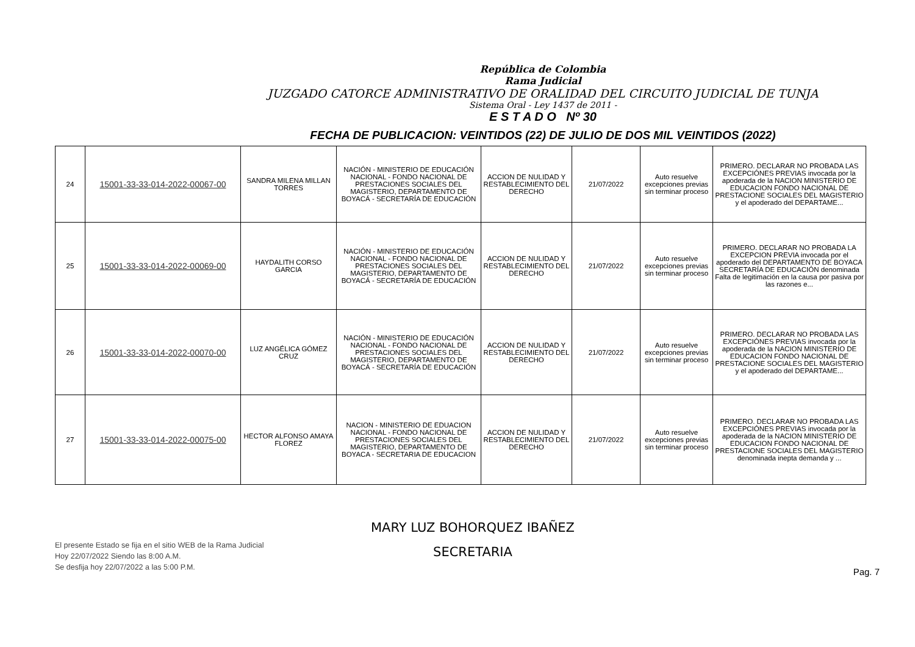República de Colombia
Rama Judicial
JUZGADO CATORCE ADMINISTRATIVO DE ORALIDAD DEL CIRCUITO JUDICIAL DE TUNJA
Sistema Oral - Ley 1437 de 2011 -
E S T A D O Nº 30
FECHA DE PUBLICACION: VEINTIDOS (22) DE JULIO DE DOS MIL VEINTIDOS (2022)
| 24 | 15001-33-33-014-2022-00067-00 | SANDRA MILENA MILLAN TORRES | NACIÓN - MINISTERIO DE EDUCACIÓN NACIONAL - FONDO NACIONAL DE PRESTACIONES SOCIALES DEL MAGISTERIO, DEPARTAMENTO DE BOYACÁ - SECRETARÍA DE EDUCACIÓN | ACCION DE NULIDAD Y RESTABLECIMIENTO DEL DERECHO | 21/07/2022 | Auto resuelve excepciones previas sin terminar proceso | PRIMERO. DECLARAR NO PROBADA LAS EXCEPCIÓNES PREVIAS invocada por la apoderada de la NACION MINISTERIO DE EDUCACION FONDO NACIONAL DE PRESTACIONE SOCIALES DEL MAGISTERIO y el apoderado del DEPARTAME... |
| 25 | 15001-33-33-014-2022-00069-00 | HAYDALITH CORSO GARCIA | NACIÓN - MINISTERIO DE EDUCACIÓN NACIONAL - FONDO NACIONAL DE PRESTACIONES SOCIALES DEL MAGISTERIO, DEPARTAMENTO DE BOYACÁ - SECRETARÍA DE EDUCACIÓN | ACCION DE NULIDAD Y RESTABLECIMIENTO DEL DERECHO | 21/07/2022 | Auto resuelve excepciones previas sin terminar proceso | PRIMERO. DECLARAR NO PROBADA LA EXCEPCION PREVIA invocada por el apoderado del DEPARTAMENTO DE BOYACA SECRETARÍA DE EDUCACIÓN denominada Falta de legitimación en la causa por pasiva por las razones e... |
| 26 | 15001-33-33-014-2022-00070-00 | LUZ ANGÉLICA GÓMEZ CRUZ | NACIÓN - MINISTERIO DE EDUCACIÓN NACIONAL - FONDO NACIONAL DE PRESTACIONES SOCIALES DEL MAGISTERIO, DEPARTAMENTO DE BOYACÁ - SECRETARÍA DE EDUCACIÓN | ACCION DE NULIDAD Y RESTABLECIMIENTO DEL DERECHO | 21/07/2022 | Auto resuelve excepciones previas sin terminar proceso | PRIMERO. DECLARAR NO PROBADA LAS EXCEPCIÓNES PREVIAS invocada por la apoderada de la NACION MINISTERIO DE EDUCACION FONDO NACIONAL DE PRESTACIONE SOCIALES DEL MAGISTERIO y el apoderado del DEPARTAME... |
| 27 | 15001-33-33-014-2022-00075-00 | HECTOR ALFONSO AMAYA FLOREZ | NACION - MINISTERIO DE EDUACION NACIONAL - FONDO NACIONAL DE PRESTACIONES SOCIALES DEL MAGISTERIO, DEPARTAMENTO DE BOYACA - SECRETARIA DE EDUCACION | ACCION DE NULIDAD Y RESTABLECIMIENTO DEL DERECHO | 21/07/2022 | Auto resuelve excepciones previas sin terminar proceso | PRIMERO. DECLARAR NO PROBADA LAS EXCEPCIÓNES PREVIAS invocada por la apoderada de la NACION MINISTERIO DE EDUCACION FONDO NACIONAL DE PRESTACIONE SOCIALES DEL MAGISTERIO denominada inepta demanda y ... |
El presente Estado se fija en el sitio WEB de la Rama Judicial
Hoy 22/07/2022 Siendo las 8:00 A.M.
Se desfija hoy 22/07/2022 a las 5:00 P.M.
MARY LUZ BOHORQUEZ IBAÑEZ
SECRETARIA
Pag. 7